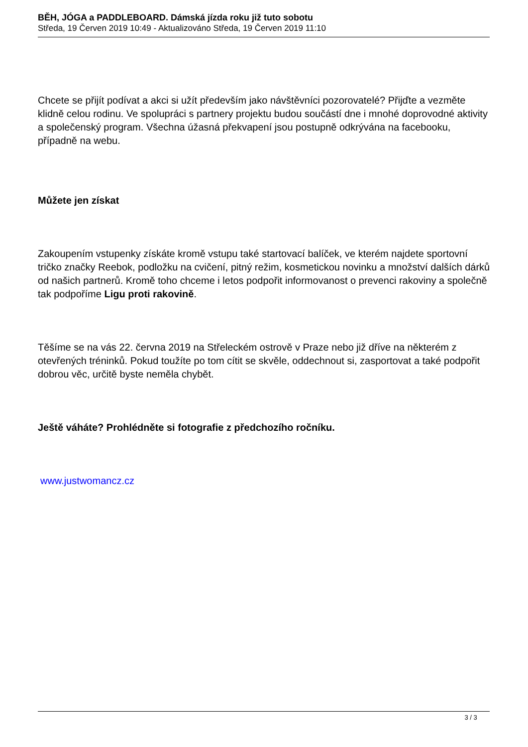BĚH, JÓGA a PADDLEBOARD. Dámská jízda roku již tuto sobotu
Středa, 19 Červen 2019 10:49 - Aktualizováno Středa, 19 Červen 2019 11:10
Chcete se přijít podívat a akci si užít především jako návštěvníci pozorovatelé? Přijďte a vezměte klidně celou rodinu. Ve spolupráci s partnery projektu budou součástí dne i mnohé doprovodné aktivity a společenský program. Všechna úžasná překvapení jsou postupně odkrývána na facebooku, případně na webu.
Můžete jen získat
Zakoupením vstupenky získáte kromě vstupu také startovací balíček, ve kterém najdete sportovní tričko značky Reebok, podložku na cvičení, pitný režim, kosmetickou novinku a množství dalších dárků od našich partnerů. Kromě toho chceme i letos podpořit informovanost o prevenci rakoviny a společně tak podpoříme Ligu proti rakovině.
Těšíme se na vás 22. června 2019 na Střeleckém ostrově v Praze nebo již dříve na některém z otevřených tréninků. Pokud toužíte po tom cítit se skvěle, oddechnout si, zasportovat a také podpořit dobrou věc, určitě byste neměla chybět.
Ještě váháte? Prohlédněte si fotografie z předchozího ročníku.
www.justwomancz.cz
3 / 3